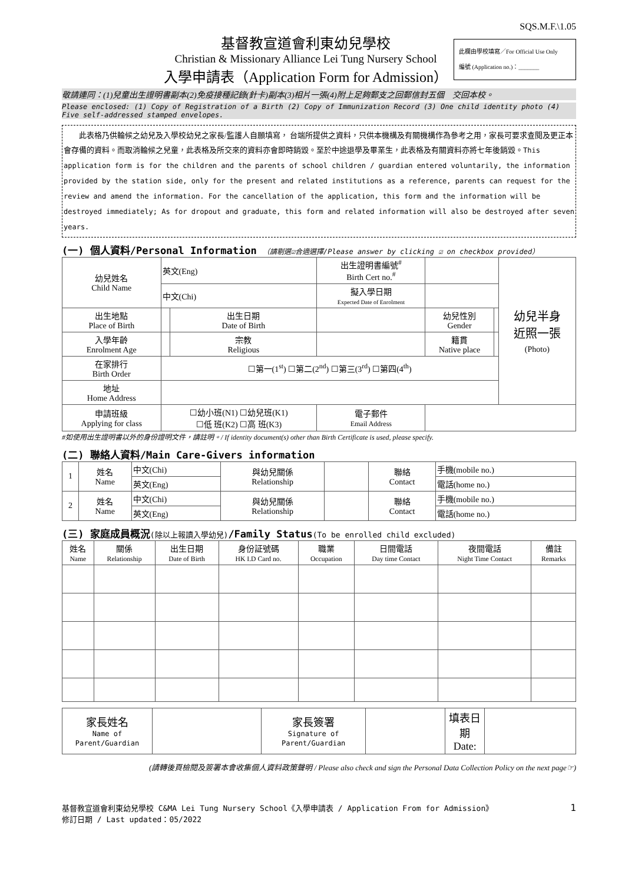SQS.M.F.\1.05
基督教宣道會利東幼兒學校
Christian & Missionary Alliance Lei Tung Nursery School
入學申請表（Application Form for Admission）
此欄由學校填寫／For Official Use Only
編號 (Application no.)：_______
敬請連同：(1)兒童出生證明書副本(2)免疫接種記錄(針卡)副本(3)相片一張(4)附上足夠郵支之回郵信封五個　交回本校。
Please enclosed: (1) Copy of Registration of a Birth (2) Copy of Immunization Record (3) One child identity photo (4) Five self-addressed stamped envelopes.
　　此表格乃供輪候之幼兒及入學校幼兒之家長/監護人自願填寫， 台端所提供之資料，只供本機構及有關機構作為參考之用，家長可要求查閱及更正本會存備的資料。而取消輪候之兒童，此表格及所交來的資料亦會即時銷毀。至於中途退學及畢業生，此表格及有關資料亦將七年後銷毀。This application form is for the children and the parents of school children / guardian entered voluntarily, the information provided by the station side, only for the present and related institutions as a reference, parents can request for the review and amend the information. For the cancellation of the application, this form and the information will be destroyed immediately; As for dropout and graduate, this form and related information will also be destroyed after seven years.
(一) 個人資料/Personal Information （請剔選☑合適選擇/Please answer by clicking ☑ on checkbox provided）
| 幼兒姓名 Child Name | 英文(Eng) | | 出生證明書編號<sup>#</sup> Birth Cert no.<sup>#</sup> | | | 幼兒半身 近照一張 (Photo) |
| | 中文(Chi) | | 擬入學日期 Expected Date of Enrolment | | | |
| 出生地點 Place of Birth | | 出生日期 Date of Birth | | 幼兒性別 Gender | | |
| 入學年齡 Enrolment Age | | 宗教 Religious | | 籍貫 Native place | | |
| 在家排行 Birth Order | ☐第一(1<sup>st</sup>) ☐第二(2<sup>nd</sup>) ☐第三(3<sup>rd</sup>) ☐第四(4<sup>th</sup>) | | | | | |
| 地址 Home Address | | | | | | |
| 申請班級 Applying for class | ☐幼小班(N1) ☐幼兒班(K1) ☐低 班(K2) ☐高 班(K3) | | 電子郵件 Email Address | | | |
#如使用出生證明書以外的身份證明文件，請註明。/ If identity document(s) other than Birth Certificate is used, please specify.
(二) 聯絡人資料/Main Care-Givers information
| 1 | 姓名 Name | 中文(Chi) | 與幼兒關係 Relationship | | 聯絡 Contact | 手機(mobile no.) |
| | | 英文(Eng) | | | | 電話(home no.) |
| 2 | 姓名 Name | 中文(Chi) | 與幼兒關係 Relationship | | 聯絡 Contact | 手機(mobile no.) |
| | | 英文(Eng) | | | | 電話(home no.) |
(三) 家庭成員概況(除以上報讀入學幼兒)/Family Status(To be enrolled child excluded)
| 姓名 Name | 關係 Relationship | 出生日期 Date of Birth | 身份証號碼 HK I.D Card no. | 職業 Occupation | 日間電話 Day time Contact | 夜間電話 Night Time Contact | 備註 Remarks |
| --- | --- | --- | --- | --- | --- | --- | --- |
| 家長姓名 Name of Parent/Guardian | | 家長簽署 Signature of Parent/Guardian | | 填表日期 Date: | |
(請轉後頁檢閱及簽署本會收集個人資料政策聲明 / Please also check and sign the Personal Data Collection Policy on the next page☞)
基督教宣道會利東幼兒學校 C&MA Lei Tung Nursery School《入學申請表 / Application From for Admission》
修訂日期 / Last updated：05/2022
1